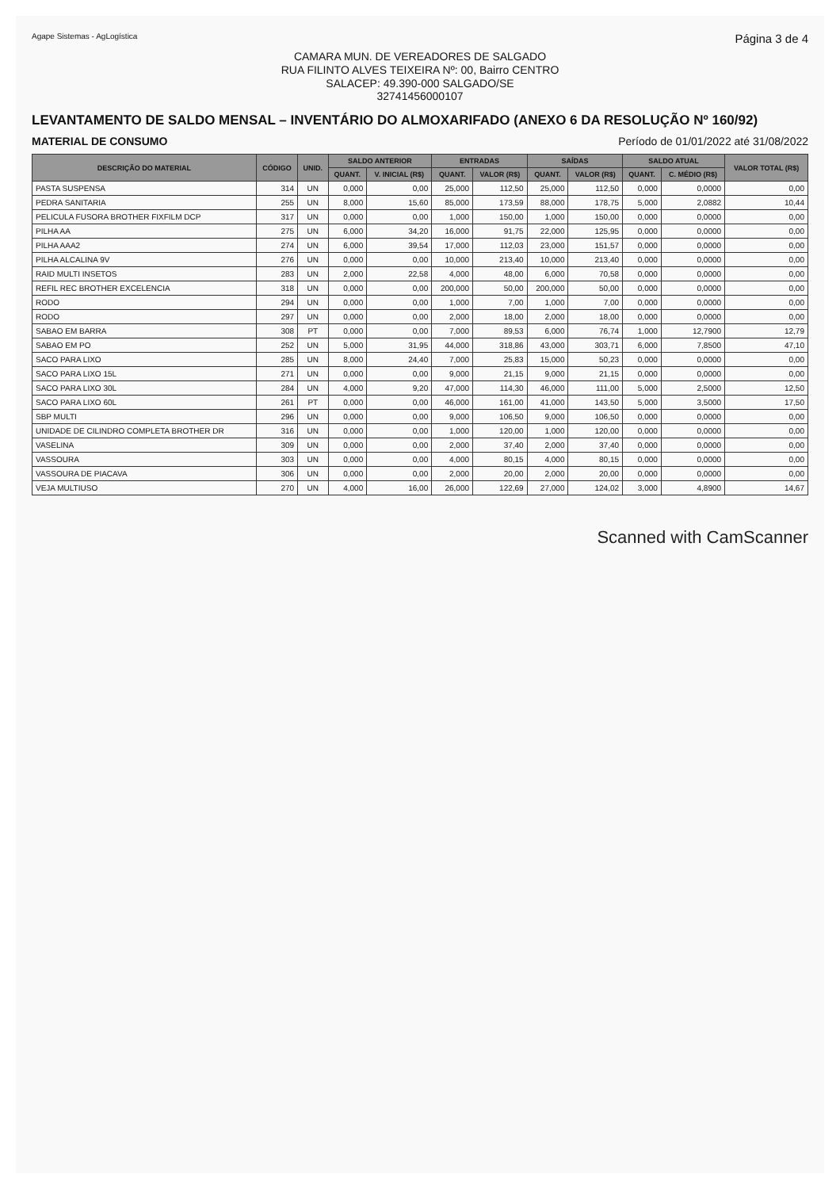Agape Sistemas - AgLogística Página 3 de 4
CAMARA MUN. DE VEREADORES DE SALGADO
RUA FILINTO ALVES TEIXEIRA Nº: 00, Bairro CENTRO
SALACEP: 49.390-000 SALGADO/SE
32741456000107
LEVANTAMENTO DE SALDO MENSAL – INVENTÁRIO DO ALMOXARIFADO (ANEXO 6 DA RESOLUÇÃO Nº 160/92)
MATERIAL DE CONSUMO Período de 01/01/2022 até 31/08/2022
| DESCRIÇÃO DO MATERIAL | CÓDIGO | UNID. | SALDO ANTERIOR | | ENTRADAS | | SAÍDAS | | SALDO ATUAL | | VALOR TOTAL (R$) |
| --- | --- | --- | --- | --- | --- | --- | --- | --- | --- | --- | --- |
| | | | QUANT. | V. INICIAL (R$) | QUANT. | VALOR (R$) | QUANT. | VALOR (R$) | QUANT. | C. MÉDIO (R$) | |
| PASTA SUSPENSA | 314 | UN | 0,000 | 0,00 | 25,000 | 112,50 | 25,000 | 112,50 | 0,000 | 0,0000 | 0,00 |
| PEDRA SANITARIA | 255 | UN | 8,000 | 15,60 | 85,000 | 173,59 | 88,000 | 178,75 | 5,000 | 2,0882 | 10,44 |
| PELICULA FUSORA BROTHER FIXFILM DCP | 317 | UN | 0,000 | 0,00 | 1,000 | 150,00 | 1,000 | 150,00 | 0,000 | 0,0000 | 0,00 |
| PILHA AA | 275 | UN | 6,000 | 34,20 | 16,000 | 91,75 | 22,000 | 125,95 | 0,000 | 0,0000 | 0,00 |
| PILHA AAA2 | 274 | UN | 6,000 | 39,54 | 17,000 | 112,03 | 23,000 | 151,57 | 0,000 | 0,0000 | 0,00 |
| PILHA ALCALINA 9V | 276 | UN | 0,000 | 0,00 | 10,000 | 213,40 | 10,000 | 213,40 | 0,000 | 0,0000 | 0,00 |
| RAID MULTI INSETOS | 283 | UN | 2,000 | 22,58 | 4,000 | 48,00 | 6,000 | 70,58 | 0,000 | 0,0000 | 0,00 |
| REFIL REC BROTHER EXCELENCIA | 318 | UN | 0,000 | 0,00 | 200,000 | 50,00 | 200,000 | 50,00 | 0,000 | 0,0000 | 0,00 |
| RODO | 294 | UN | 0,000 | 0,00 | 1,000 | 7,00 | 1,000 | 7,00 | 0,000 | 0,0000 | 0,00 |
| RODO | 297 | UN | 0,000 | 0,00 | 2,000 | 18,00 | 2,000 | 18,00 | 0,000 | 0,0000 | 0,00 |
| SABAO EM BARRA | 308 | PT | 0,000 | 0,00 | 7,000 | 89,53 | 6,000 | 76,74 | 1,000 | 12,7900 | 12,79 |
| SABAO EM PO | 252 | UN | 5,000 | 31,95 | 44,000 | 318,86 | 43,000 | 303,71 | 6,000 | 7,8500 | 47,10 |
| SACO PARA LIXO | 285 | UN | 8,000 | 24,40 | 7,000 | 25,83 | 15,000 | 50,23 | 0,000 | 0,0000 | 0,00 |
| SACO PARA LIXO 15L | 271 | UN | 0,000 | 0,00 | 9,000 | 21,15 | 9,000 | 21,15 | 0,000 | 0,0000 | 0,00 |
| SACO PARA LIXO 30L | 284 | UN | 4,000 | 9,20 | 47,000 | 114,30 | 46,000 | 111,00 | 5,000 | 2,5000 | 12,50 |
| SACO PARA LIXO 60L | 261 | PT | 0,000 | 0,00 | 46,000 | 161,00 | 41,000 | 143,50 | 5,000 | 3,5000 | 17,50 |
| SBP MULTI | 296 | UN | 0,000 | 0,00 | 9,000 | 106,50 | 9,000 | 106,50 | 0,000 | 0,0000 | 0,00 |
| UNIDADE DE CILINDRO COMPLETA BROTHER DR | 316 | UN | 0,000 | 0,00 | 1,000 | 120,00 | 1,000 | 120,00 | 0,000 | 0,0000 | 0,00 |
| VASELINA | 309 | UN | 0,000 | 0,00 | 2,000 | 37,40 | 2,000 | 37,40 | 0,000 | 0,0000 | 0,00 |
| VASSOURA | 303 | UN | 0,000 | 0,00 | 4,000 | 80,15 | 4,000 | 80,15 | 0,000 | 0,0000 | 0,00 |
| VASSOURA DE PIACAVA | 306 | UN | 0,000 | 0,00 | 2,000 | 20,00 | 2,000 | 20,00 | 0,000 | 0,0000 | 0,00 |
| VEJA MULTIUSO | 270 | UN | 4,000 | 16,00 | 26,000 | 122,69 | 27,000 | 124,02 | 3,000 | 4,8900 | 14,67 |
Scanned with CamScanner